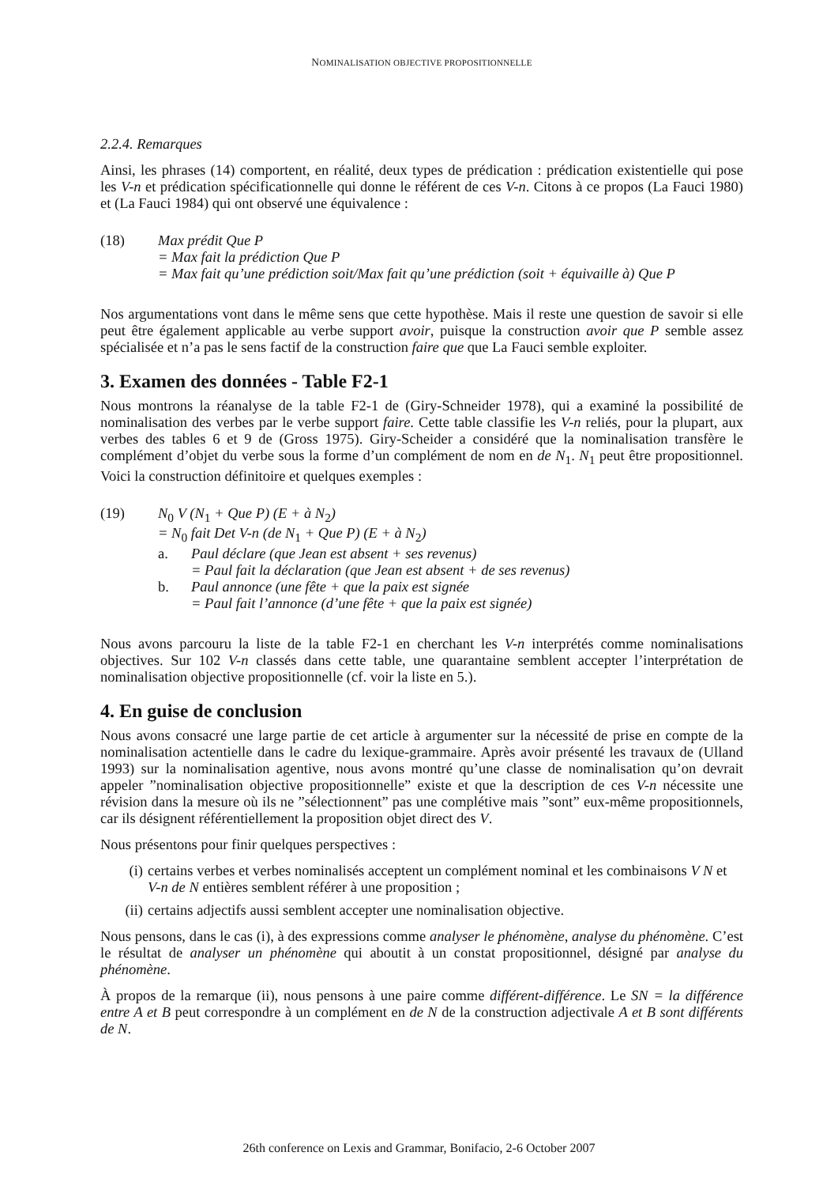NOMINALISATION OBJECTIVE PROPOSITIONNELLE
2.2.4. Remarques
Ainsi, les phrases (14) comportent, en réalité, deux types de prédication : prédication existentielle qui pose les V-n et prédication spécificationnelle qui donne le référent de ces V-n. Citons à ce propos (La Fauci 1980) et (La Fauci 1984) qui ont observé une équivalence :
(18) Max prédit Que P
= Max fait la prédiction Que P
= Max fait qu’une prédiction soit/Max fait qu’une prédiction (soit + équivaille à) Que P
Nos argumentations vont dans le même sens que cette hypothèse. Mais il reste une question de savoir si elle peut être également applicable au verbe support avoir, puisque la construction avoir que P semble assez spécialisée et n’a pas le sens factif de la construction faire que que La Fauci semble exploiter.
3. Examen des données - Table F2-1
Nous montrons la réanalyse de la table F2-1 de (Giry-Schneider 1978), qui a examiné la possibilité de nominalisation des verbes par le verbe support faire. Cette table classifie les V-n reliés, pour la plupart, aux verbes des tables 6 et 9 de (Gross 1975). Giry-Scheider a considéré que la nominalisation transfère le complément d’objet du verbe sous la forme d’un complément de nom en de N<sub>1</sub>. N<sub>1</sub> peut être propositionnel. Voici la construction définitoire et quelques exemples :
(19) N<sub>0</sub> V (N<sub>1</sub> + Que P) (E + à N<sub>2</sub>)
= N<sub>0</sub> fait Det V-n (de N<sub>1</sub> + Que P) (E + à N<sub>2</sub>)
a. Paul déclare (que Jean est absent + ses revenus)
= Paul fait la déclaration (que Jean est absent + de ses revenus)
b. Paul annonce (une fête + que la paix est signée
= Paul fait l’annonce (d’une fête + que la paix est signée)
Nous avons parcouru la liste de la table F2-1 en cherchant les V-n interprétés comme nominalisations objectives. Sur 102 V-n classés dans cette table, une quarantaine semblent accepter l’interprétation de nominalisation objective propositionnelle (cf. voir la liste en 5.).
4. En guise de conclusion
Nous avons consacré une large partie de cet article à argumenter sur la nécessité de prise en compte de la nominalisation actentielle dans le cadre du lexique-grammaire. Après avoir présenté les travaux de (Ulland 1993) sur la nominalisation agentive, nous avons montré qu’une classe de nominalisation qu’on devrait appeler ”nominalisation objective propositionnelle” existe et que la description de ces V-n nécessite une révision dans la mesure où ils ne ”sélectionnent” pas une complétive mais ”sont” eux-même propositionnels, car ils désignent référentiellement la proposition objet direct des V.
Nous présentons pour finir quelques perspectives :
(i) certains verbes et verbes nominalisés acceptent un complément nominal et les combinaisons V N et V-n de N entières semblent référer à une proposition ;
(ii) certains adjectifs aussi semblent accepter une nominalisation objective.
Nous pensons, dans le cas (i), à des expressions comme analyser le phénomène, analyse du phénomène. C’est le résultat de analyser un phénomène qui aboutit à un constat propositionnel, désigné par analyse du phénomène.
À propos de la remarque (ii), nous pensons à une paire comme différent-différence. Le SN = la différence entre A et B peut correspondre à un complément en de N de la construction adjectivale A et B sont différents de N.
26th conference on Lexis and Grammar, Bonifacio, 2-6 October 2007